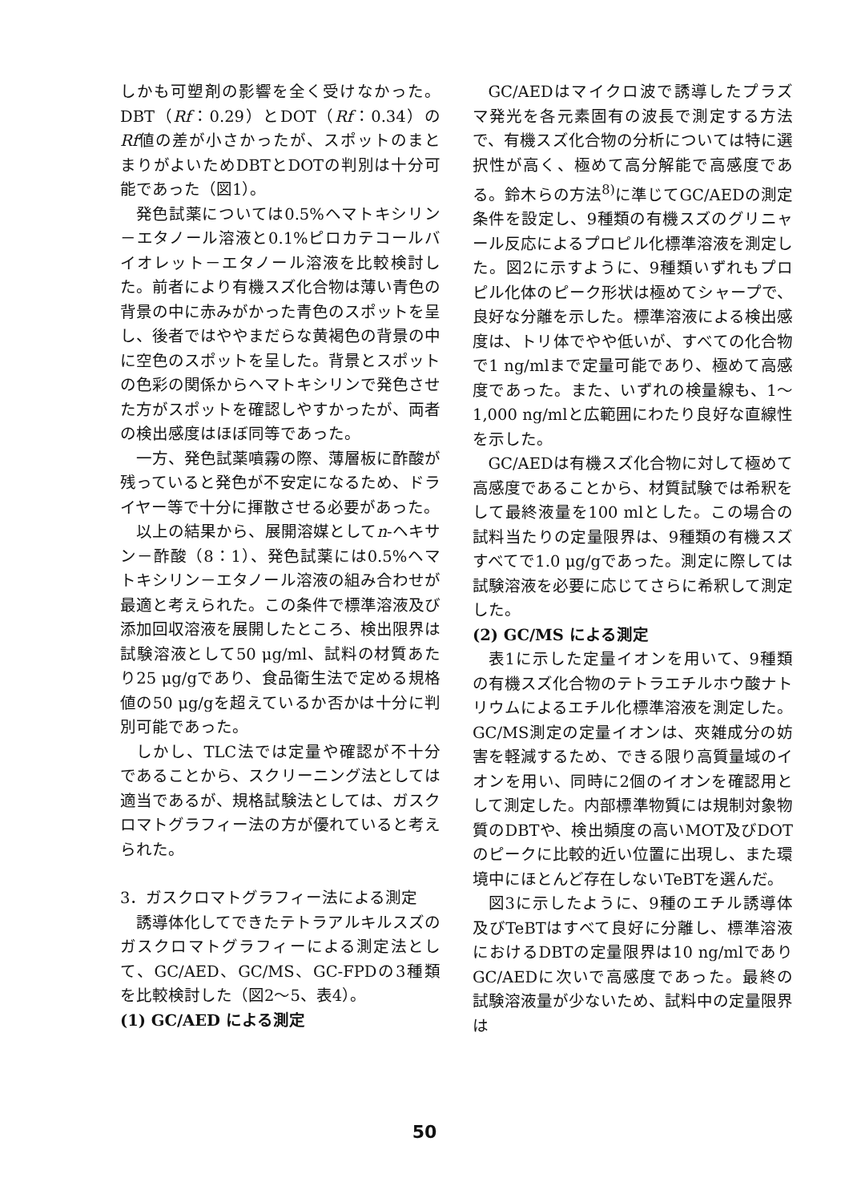しかも可塑剤の影響を全く受けなかった。DBT（Rf：0.29）とDOT（Rf：0.34）のRf値の差が小さかったが、スポットのまとまりがよいためDBTとDOTの判別は十分可能であった（図1）。
発色試薬については0.5%ヘマトキシリン－エタノール溶液と0.1%ピロカテコールバイオレット－エタノール溶液を比較検討した。前者により有機スズ化合物は薄い青色の背景の中に赤みがかった青色のスポットを呈し、後者ではややまだらな黄褐色の背景の中に空色のスポットを呈した。背景とスポットの色彩の関係からヘマトキシリンで発色させた方がスポットを確認しやすかったが、両者の検出感度はほぼ同等であった。
一方、発色試薬噴霧の際、薄層板に酢酸が残っていると発色が不安定になるため、ドライヤー等で十分に揮散させる必要があった。
以上の結果から、展開溶媒としてn-ヘキサン－酢酸（8：1）、発色試薬には0.5%ヘマトキシリン－エタノール溶液の組み合わせが最適と考えられた。この条件で標準溶液及び添加回収溶液を展開したところ、検出限界は試験溶液として50 μg/ml、試料の材質あたり25 μg/gであり、食品衛生法で定める規格値の50 μg/gを超えているか否かは十分に判別可能であった。
しかし、TLC法では定量や確認が不十分であることから、スクリーニング法としては適当であるが、規格試験法としては、ガスクロマトグラフィー法の方が優れていると考えられた。
3．ガスクロマトグラフィー法による測定
誘導体化してできたテトラアルキルスズのガスクロマトグラフィーによる測定法として、GC/AED、GC/MS、GC-FPDの3種類を比較検討した（図2～5、表4）。
(1) GC/AED による測定
GC/AEDはマイクロ波で誘導したプラズマ発光を各元素固有の波長で測定する方法で、有機スズ化合物の分析については特に選択性が高く、極めて高分解能で高感度である。鈴木らの方法<sup>8)</sup>に準じてGC/AEDの測定条件を設定し、9種類の有機スズのグリニャール反応によるプロピル化標準溶液を測定した。図2に示すように、9種類いずれもプロピル化体のピーク形状は極めてシャープで、良好な分離を示した。標準溶液による検出感度は、トリ体でやや低いが、すべての化合物で1 ng/mlまで定量可能であり、極めて高感度であった。また、いずれの検量線も、1～1,000 ng/mlと広範囲にわたり良好な直線性を示した。
GC/AEDは有機スズ化合物に対して極めて高感度であることから、材質試験では希釈をして最終液量を100 mlとした。この場合の試料当たりの定量限界は、9種類の有機スズすべてで1.0 μg/gであった。測定に際しては試験溶液を必要に応じてさらに希釈して測定した。
(2) GC/MS による測定
表1に示した定量イオンを用いて、9種類の有機スズ化合物のテトラエチルホウ酸ナトリウムによるエチル化標準溶液を測定した。GC/MS測定の定量イオンは、夾雑成分の妨害を軽減するため、できる限り高質量域のイオンを用い、同時に2個のイオンを確認用として測定した。内部標準物質には規制対象物質のDBTや、検出頻度の高いMOT及びDOTのピークに比較的近い位置に出現し、また環境中にほとんど存在しないTeBTを選んだ。
図3に示したように、9種のエチル誘導体及びTeBTはすべて良好に分離し、標準溶液におけるDBTの定量限界は10 ng/mlでありGC/AEDに次いで高感度であった。最終の試験溶液量が少ないため、試料中の定量限界は
50